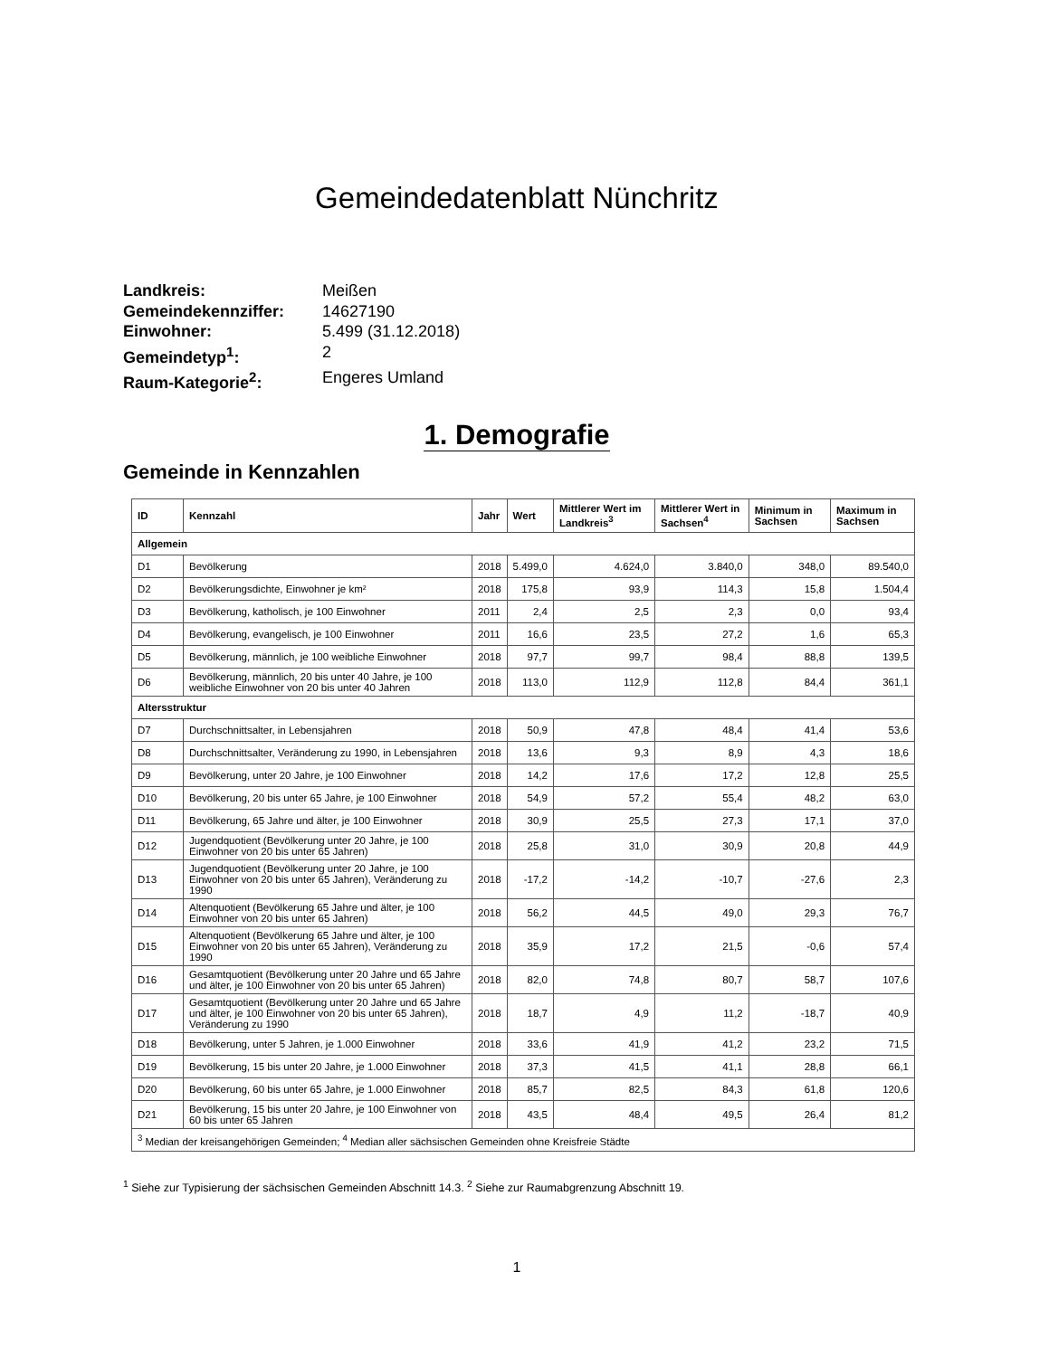Gemeindedatenblatt Nünchritz
Landkreis: Meißen Gemeindekennziffer: 14627190 Einwohner: 5.499 (31.12.2018) Gemeindetyp<sup>1</sup>: 2 Raum-Kategorie<sup>2</sup>: Engeres Umland
1. Demografie
Gemeinde in Kennzahlen
| ID | Kennzahl | Jahr | Wert | Mittlerer Wert im Landkreis<sup>3</sup> | Mittlerer Wert in Sachsen<sup>4</sup> | Minimum in Sachsen | Maximum in Sachsen |
| --- | --- | --- | --- | --- | --- | --- | --- |
| Allgemein | | | | | | | |
| D1 | Bevölkerung | 2018 | 5.499,0 | 4.624,0 | 3.840,0 | 348,0 | 89.540,0 |
| D2 | Bevölkerungsdichte, Einwohner je km² | 2018 | 175,8 | 93,9 | 114,3 | 15,8 | 1.504,4 |
| D3 | Bevölkerung, katholisch, je 100 Einwohner | 2011 | 2,4 | 2,5 | 2,3 | 0,0 | 93,4 |
| D4 | Bevölkerung, evangelisch, je 100 Einwohner | 2011 | 16,6 | 23,5 | 27,2 | 1,6 | 65,3 |
| D5 | Bevölkerung, männlich, je 100 weibliche Einwohner | 2018 | 97,7 | 99,7 | 98,4 | 88,8 | 139,5 |
| D6 | Bevölkerung, männlich, 20 bis unter 40 Jahre, je 100 weibliche Einwohner von 20 bis unter 40 Jahren | 2018 | 113,0 | 112,9 | 112,8 | 84,4 | 361,1 |
| Altersstruktur | | | | | | | |
| D7 | Durchschnittsalter, in Lebensjahren | 2018 | 50,9 | 47,8 | 48,4 | 41,4 | 53,6 |
| D8 | Durchschnittsalter, Veränderung zu 1990, in Lebensjahren | 2018 | 13,6 | 9,3 | 8,9 | 4,3 | 18,6 |
| D9 | Bevölkerung, unter 20 Jahre, je 100 Einwohner | 2018 | 14,2 | 17,6 | 17,2 | 12,8 | 25,5 |
| D10 | Bevölkerung, 20 bis unter 65 Jahre, je 100 Einwohner | 2018 | 54,9 | 57,2 | 55,4 | 48,2 | 63,0 |
| D11 | Bevölkerung, 65 Jahre und älter, je 100 Einwohner | 2018 | 30,9 | 25,5 | 27,3 | 17,1 | 37,0 |
| D12 | Jugendquotient (Bevölkerung unter 20 Jahre, je 100 Einwohner von 20 bis unter 65 Jahren) | 2018 | 25,8 | 31,0 | 30,9 | 20,8 | 44,9 |
| D13 | Jugendquotient (Bevölkerung unter 20 Jahre, je 100 Einwohner von 20 bis unter 65 Jahren), Veränderung zu 1990 | 2018 | -17,2 | -14,2 | -10,7 | -27,6 | 2,3 |
| D14 | Altenquotient (Bevölkerung 65 Jahre und älter, je 100 Einwohner von 20 bis unter 65 Jahren) | 2018 | 56,2 | 44,5 | 49,0 | 29,3 | 76,7 |
| D15 | Altenquotient (Bevölkerung 65 Jahre und älter, je 100 Einwohner von 20 bis unter 65 Jahren), Veränderung zu 1990 | 2018 | 35,9 | 17,2 | 21,5 | -0,6 | 57,4 |
| D16 | Gesamtquotient (Bevölkerung unter 20 Jahre und 65 Jahre und älter, je 100 Einwohner von 20 bis unter 65 Jahren) | 2018 | 82,0 | 74,8 | 80,7 | 58,7 | 107,6 |
| D17 | Gesamtquotient (Bevölkerung unter 20 Jahre und 65 Jahre und älter, je 100 Einwohner von 20 bis unter 65 Jahren), Veränderung zu 1990 | 2018 | 18,7 | 4,9 | 11,2 | -18,7 | 40,9 |
| D18 | Bevölkerung, unter 5 Jahren, je 1.000 Einwohner | 2018 | 33,6 | 41,9 | 41,2 | 23,2 | 71,5 |
| D19 | Bevölkerung, 15 bis unter 20 Jahre, je 1.000 Einwohner | 2018 | 37,3 | 41,5 | 41,1 | 28,8 | 66,1 |
| D20 | Bevölkerung, 60 bis unter 65 Jahre, je 1.000 Einwohner | 2018 | 85,7 | 82,5 | 84,3 | 61,8 | 120,6 |
| D21 | Bevölkerung, 15 bis unter 20 Jahre, je 100 Einwohner von 60 bis unter 65 Jahren | 2018 | 43,5 | 48,4 | 49,5 | 26,4 | 81,2 |
| <sup>3</sup> Median der kreisangehörigen Gemeinden; <sup>4</sup> Median aller sächsischen Gemeinden ohne Kreisfreie Städte | | | | | | | |
<sup>1</sup> Siehe zur Typisierung der sächsischen Gemeinden Abschnitt 14.3. <sup>2</sup> Siehe zur Raumabgrenzung Abschnitt 19.
1